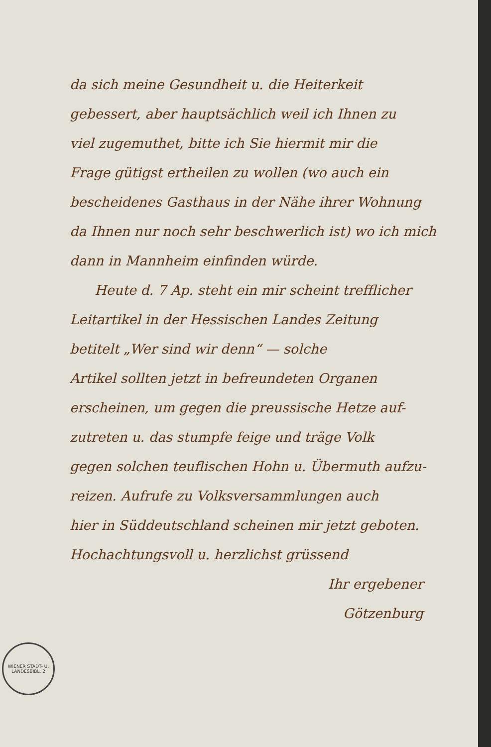da sich meine Gesundheit u. die Heiterkeit
gebessert, aber hauptsächlich weil ich Ihnen zu
viel zugemuthet, bitte ich Sie hiermit mir die
Frage gütigst ertheilen zu wollen (wo auch ein
bescheidenes Gasthaus in der Nähe ihrer Wohnung
da Ihnen nur noch sehr beschwerlich ist) wo ich mich
dann in Mannheim einfinden würde.
Heute d. 7 Ap. steht ein mir scheint trefflicher
Leitartikel in der Hessischen Landes Zeitung
betitelt „Wer sind wir denn“ — solche
Artikel sollten jetzt in befreundeten Organen
erscheinen, um gegen die preussische Hetze auf-
zutreten u. das stumpfe feige und träge Volk
gegen solchen teuflischen Hohn u. Übermuth aufzu-
reizen. Aufrufe zu Volksversammlungen auch
hier in Süddeutschland scheinen mir jetzt geboten.
Hochachtungsvoll u. herzlichst grüssend
Ihr ergebener
Götzenburg
WIENER STADT- U. LANDESBIBL. 2